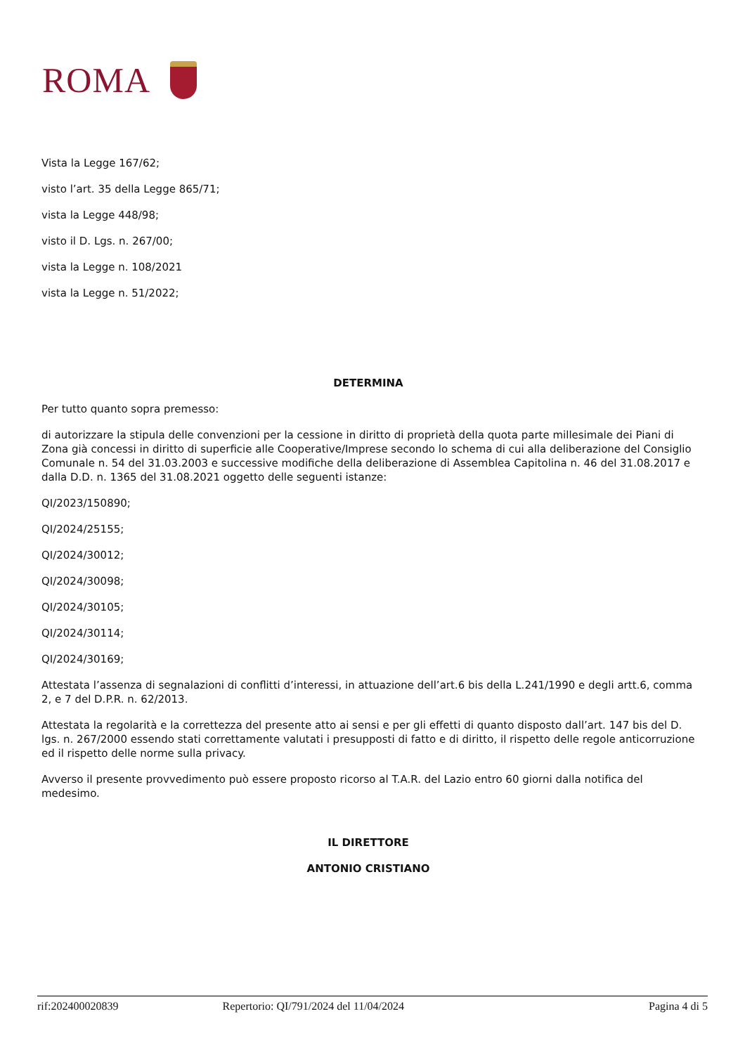ROMA
Vista la Legge 167/62;
visto l’art. 35 della Legge 865/71;
vista la Legge 448/98;
visto il D. Lgs. n. 267/00;
vista la Legge n. 108/2021
vista la Legge n. 51/2022;
DETERMINA
Per tutto quanto sopra premesso:
di autorizzare la stipula delle convenzioni per la cessione in diritto di proprietà della quota parte millesimale dei Piani di Zona già concessi in diritto di superficie alle Cooperative/Imprese secondo lo schema di cui alla deliberazione del Consiglio Comunale n. 54 del 31.03.2003 e successive modifiche della deliberazione di Assemblea Capitolina n. 46 del 31.08.2017 e dalla D.D. n. 1365 del 31.08.2021 oggetto delle seguenti istanze:
QI/2023/150890;
QI/2024/25155;
QI/2024/30012;
QI/2024/30098;
QI/2024/30105;
QI/2024/30114;
QI/2024/30169;
Attestata l’assenza di segnalazioni di conflitti d’interessi, in attuazione dell’art.6 bis della L.241/1990 e degli artt.6, comma 2, e 7 del D.P.R. n. 62/2013.
Attestata la regolarità e la correttezza del presente atto ai sensi e per gli effetti di quanto disposto dall’art. 147 bis del D. lgs. n. 267/2000 essendo stati correttamente valutati i presupposti di fatto e di diritto, il rispetto delle regole anticorruzione ed il rispetto delle norme sulla privacy.
Avverso il presente provvedimento può essere proposto ricorso al T.A.R. del Lazio entro 60 giorni dalla notifica del medesimo.
IL DIRETTORE
ANTONIO CRISTIANO
rif:202400020839 Repertorio: QI/791/2024 del 11/04/2024 Pagina 4 di 5